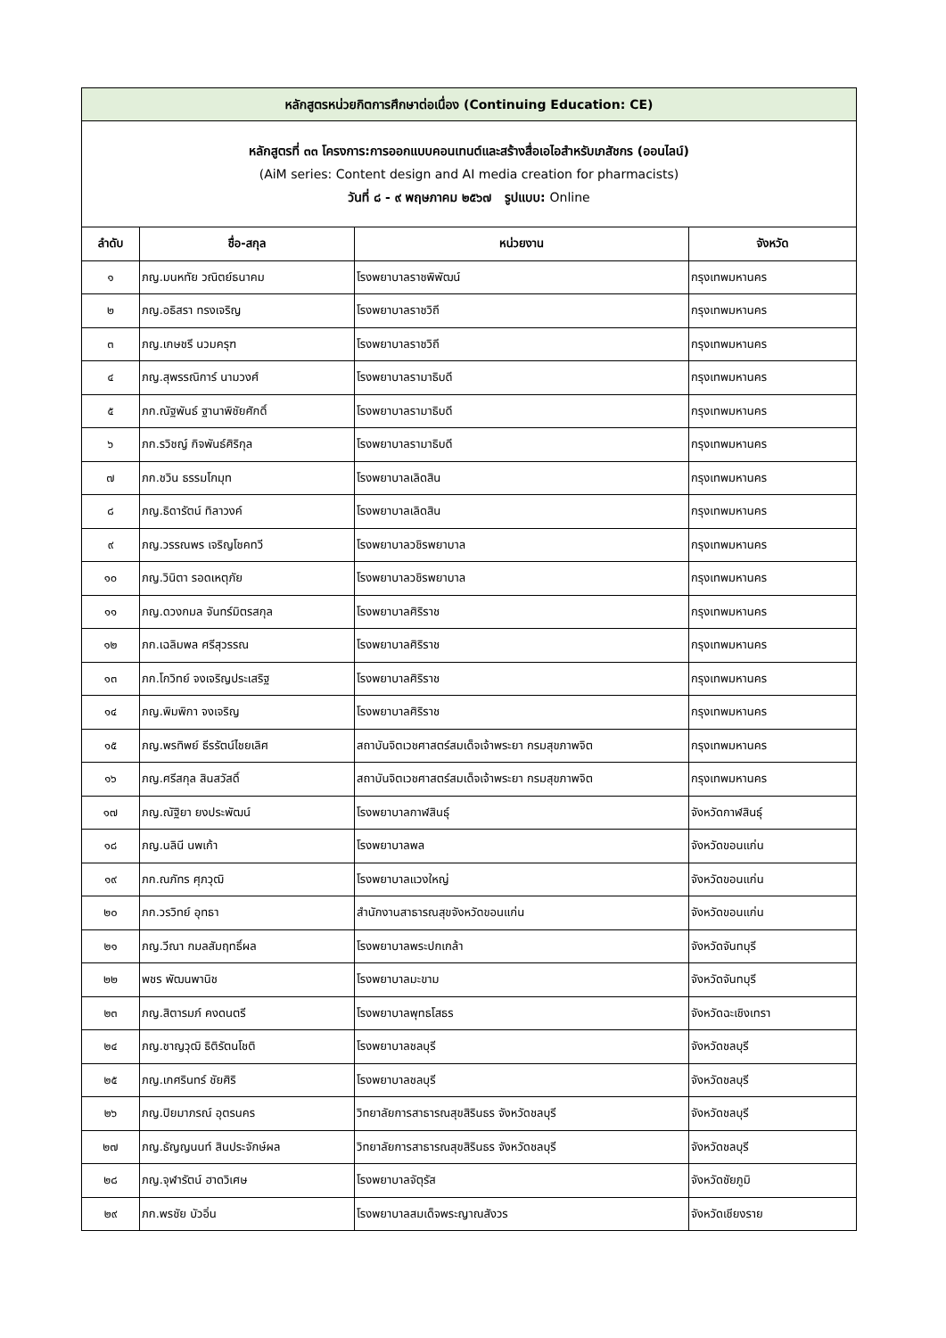| หลักสูตรหน่วยกิตการศึกษาต่อเนื่อง (Continuing Education: CE) | | | |
| --- | --- | --- | --- |
| หลักสูตรที่ ๓๓ โครงการ:การออกแบบคอนเทนต์และสร้างสื่อเอไอสำหรับเภสัชกร (ออนไลน์) (AiM series: Content design and AI media creation for pharmacists) วันที่ ๘ - ๙ พฤษภาคม ๒๕๖๗ รูปแบบ: Online | | | |
| ลำดับ | ชื่อ-สกุล | หน่วยงาน | จังหวัด |
| ๑ | ภญ.มนหทัย วณิตย์ธนาคม | โรงพยาบาลราชพิพัฒน์ | กรุงเทพมหานคร |
| ๒ | ภญ.อธิสรา ทรงเจริญ | โรงพยาบาลราชวิถี | กรุงเทพมหานคร |
| ๓ | ภญ.เกษชรี นวมครุฑ | โรงพยาบาลราชวิถี | กรุงเทพมหานคร |
| ๔ | ภญ.สุพรรณิการ์ นามวงศ์ | โรงพยาบาลรามาธิบดี | กรุงเทพมหานคร |
| ๕ | ภก.ณัฐพันธ์ ฐานาพิชัยศักดิ์ | โรงพยาบาลรามาธิบดี | กรุงเทพมหานคร |
| ๖ | ภก.รวิชญ์ กิจพันธ์ศิริกุล | โรงพยาบาลรามาธิบดี | กรุงเทพมหานคร |
| ๗ | ภก.ชวิน ธรรมโกมุท | โรงพยาบาลเลิดสิน | กรุงเทพมหานคร |
| ๘ | ภญ.ธิดารัตน์ ทิลาวงค์ | โรงพยาบาลเลิดสิน | กรุงเทพมหานคร |
| ๙ | ภญ.วรรณพร เจริญโชคทวี | โรงพยาบาลวชิรพยาบาล | กรุงเทพมหานคร |
| ๑๐ | ภญ.วินิตา รอดเหตุภัย | โรงพยาบาลวชิรพยาบาล | กรุงเทพมหานคร |
| ๑๑ | ภญ.ดวงกมล จันทร์มิตรสกุล | โรงพยาบาลศิริราช | กรุงเทพมหานคร |
| ๑๒ | ภก.เฉลิมพล ศรีสุวรรณ | โรงพยาบาลศิริราช | กรุงเทพมหานคร |
| ๑๓ | ภก.โกวิทย์ จงเจริญประเสริฐ | โรงพยาบาลศิริราช | กรุงเทพมหานคร |
| ๑๔ | ภญ.พิมพิกา จงเจริญ | โรงพยาบาลศิริราช | กรุงเทพมหานคร |
| ๑๕ | ภญ.พรทิพย์ ธีรรัตน์ไชยเลิศ | สถาบันจิตเวชศาสตร์สมเด็จเจ้าพระยา กรมสุขภาพจิต | กรุงเทพมหานคร |
| ๑๖ | ภญ.ศรีสกุล สินสวัสดิ์ | สถาบันจิตเวชศาสตร์สมเด็จเจ้าพระยา กรมสุขภาพจิต | กรุงเทพมหานคร |
| ๑๗ | ภญ.ณัฐิยา ยงประพัฒน์ | โรงพยาบาลกาฬสินธุ์ | จังหวัดกาฬสินธุ์ |
| ๑๘ | ภญ.นลินี นพเก้า | โรงพยาบาลพล | จังหวัดขอนแก่น |
| ๑๙ | ภก.ณภัทร ศุภวุฒิ | โรงพยาบาลแวงใหญ่ | จังหวัดขอนแก่น |
| ๒๐ | ภก.วรวิทย์ อุทธา | สำนักงานสาธารณสุขจังหวัดขอนแก่น | จังหวัดขอนแก่น |
| ๒๑ | ภญ.วีณา กมลสัมฤทธิ์ผล | โรงพยาบาลพระปกเกล้า | จังหวัดจันทบุรี |
| ๒๒ | พชร พัฒนพานิช | โรงพยาบาลมะขาม | จังหวัดจันทบุรี |
| ๒๓ | ภญ.สิตารมภ์ คงดนตรี | โรงพยาบาลพุทธโสธร | จังหวัดฉะเชิงเทรา |
| ๒๔ | ภญ.ชาญวุฒิ ธิติรัตนโชติ | โรงพยาบาลชลบุรี | จังหวัดชลบุรี |
| ๒๕ | ภญ.เกศรินทร์ ชัยศิริ | โรงพยาบาลชลบุรี | จังหวัดชลบุรี |
| ๒๖ | ภญ.ปิยมาภรณ์ อุตรนคร | วิทยาลัยการสาธารณสุขสิรินธร จังหวัดชลบุรี | จังหวัดชลบุรี |
| ๒๗ | ภญ.ธัญญนนท์ สินประจักษ์ผล | วิทยาลัยการสาธารณสุขสิรินธร จังหวัดชลบุรี | จังหวัดชลบุรี |
| ๒๘ | ภญ.จุฬารัตน์ ฮาดวิเศษ | โรงพยาบาลจัตุรัส | จังหวัดชัยภูมิ |
| ๒๙ | ภก.พรชัย บัวอิ่น | โรงพยาบาลสมเด็จพระญาณสังวร | จังหวัดเชียงราย |